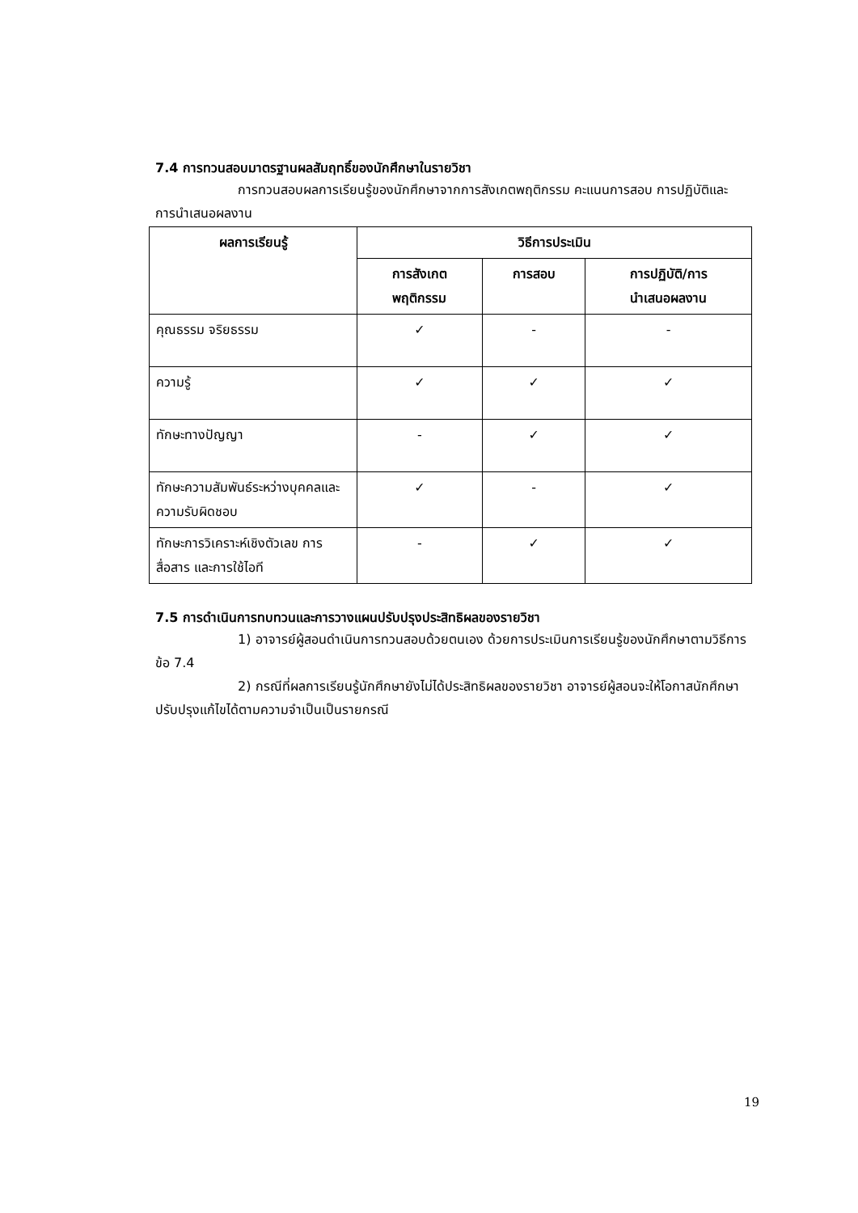7.4 การทวนสอบมาตรฐานผลสัมฤทธิ์ของนักศึกษาในรายวิชา
การทวนสอบผลการเรียนรู้ของนักศึกษาจากการสังเกตพฤติกรรม คะแนนการสอบ การปฏิบัติและการนำเสนอผลงาน
| ผลการเรียนรู้ | วิธีการประเมิน | | |
| --- | --- | --- | --- |
| | การสังเกต พฤติกรรม | การสอบ | การปฏิบัติ/การ นำเสนอผลงาน |
| คุณธรรม จริยธรรม | ✓ | - | - |
| ความรู้ | ✓ | ✓ | ✓ |
| ทักษะทางปัญญา | - | ✓ | ✓ |
| ทักษะความสัมพันธ์ระหว่างบุคคลและความรับผิดชอบ | ✓ | - | ✓ |
| ทักษะการวิเคราะห์เชิงตัวเลข การสื่อสาร และการใช้ไอที | - | ✓ | ✓ |
7.5 การดำเนินการทบทวนและการวางแผนปรับปรุงประสิทธิผลของรายวิชา
1) อาจารย์ผู้สอนดำเนินการทวนสอบด้วยตนเอง ด้วยการประเมินการเรียนรู้ของนักศึกษาตามวิธีการ ข้อ 7.4
2) กรณีที่ผลการเรียนรู้นักศึกษายังไม่ได้ประสิทธิผลของรายวิชา อาจารย์ผู้สอนจะให้โอกาสนักศึกษาปรับปรุงแก้ไขได้ตามความจำเป็นเป็นรายกรณี
19